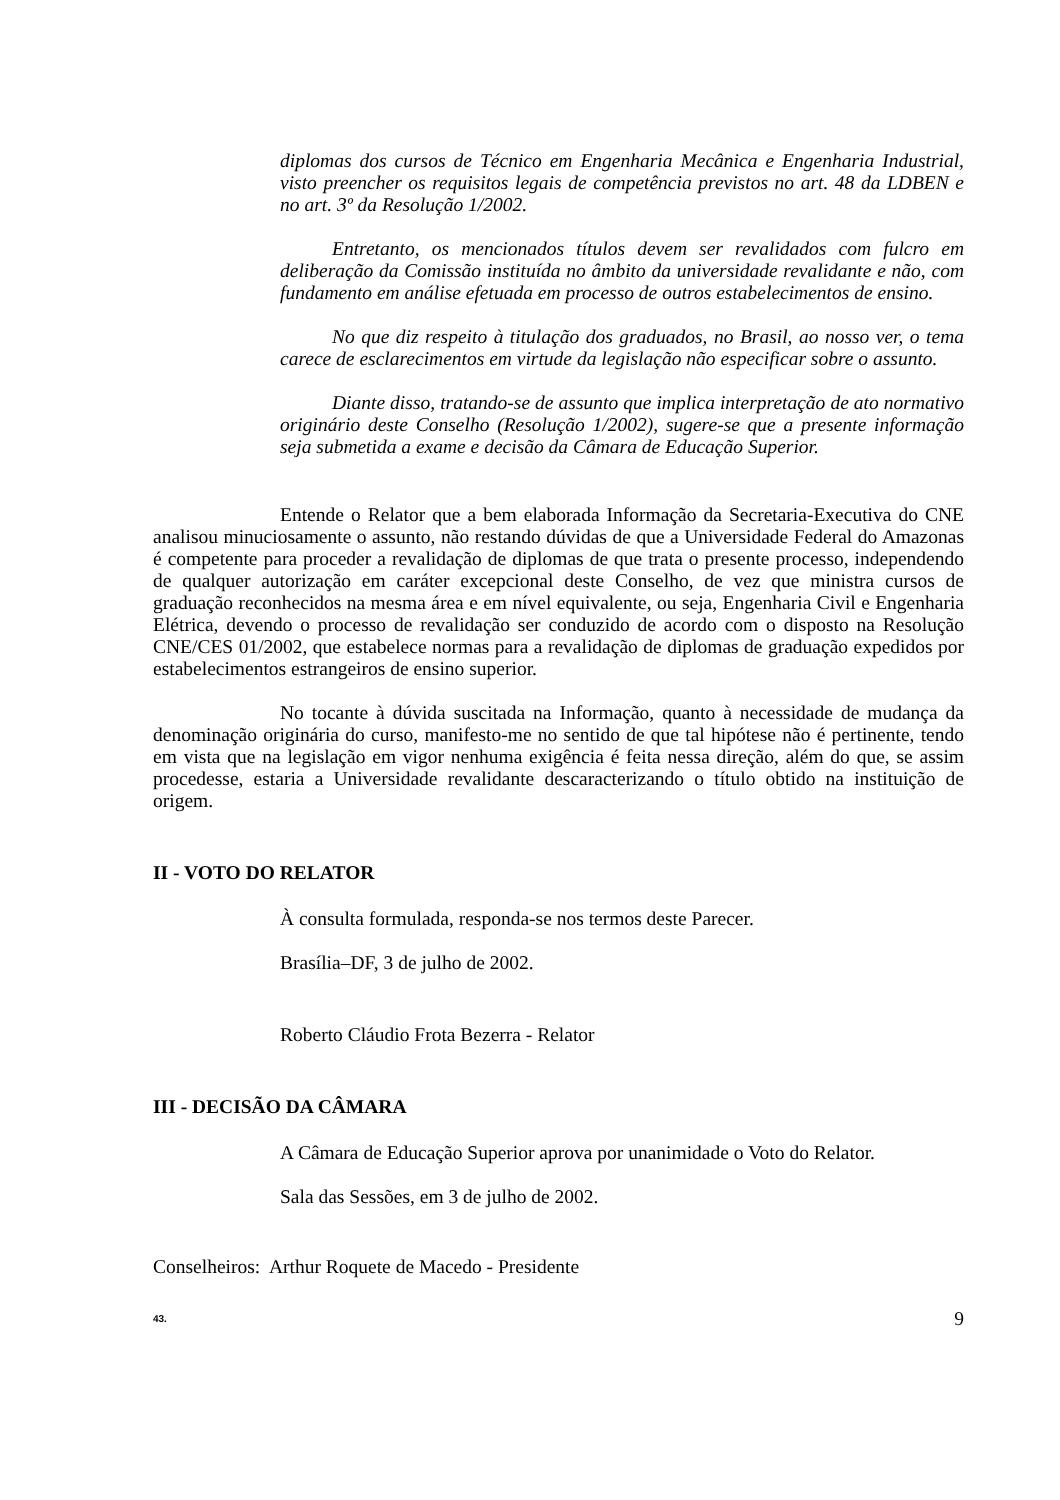diplomas dos cursos de Técnico em Engenharia Mecânica e Engenharia Industrial, visto preencher os requisitos legais de competência previstos no art. 48 da LDBEN e no art. 3º da Resolução 1/2002.
Entretanto, os mencionados títulos devem ser revalidados com fulcro em deliberação da Comissão instituída no âmbito da universidade revalidante e não, com fundamento em análise efetuada em processo de outros estabelecimentos de ensino.
No que diz respeito à titulação dos graduados, no Brasil, ao nosso ver, o tema carece de esclarecimentos em virtude da legislação não especificar sobre o assunto.
Diante disso, tratando-se de assunto que implica interpretação de ato normativo originário deste Conselho (Resolução 1/2002), sugere-se que a presente informação seja submetida a exame e decisão da Câmara de Educação Superior.
Entende o Relator que a bem elaborada Informação da Secretaria-Executiva do CNE analisou minuciosamente o assunto, não restando dúvidas de que a Universidade Federal do Amazonas é competente para proceder a revalidação de diplomas de que trata o presente processo, independendo de qualquer autorização em caráter excepcional deste Conselho, de vez que ministra cursos de graduação reconhecidos na mesma área e em nível equivalente, ou seja, Engenharia Civil e Engenharia Elétrica, devendo o processo de revalidação ser conduzido de acordo com o disposto na Resolução CNE/CES 01/2002, que estabelece normas para a revalidação de diplomas de graduação expedidos por estabelecimentos estrangeiros de ensino superior.
No tocante à dúvida suscitada na Informação, quanto à necessidade de mudança da denominação originária do curso, manifesto-me no sentido de que tal hipótese não é pertinente, tendo em vista que na legislação em vigor nenhuma exigência é feita nessa direção, além do que, se assim procedesse, estaria a Universidade revalidante descaracterizando o título obtido na instituição de origem.
II - VOTO DO RELATOR
À consulta formulada, responda-se nos termos deste Parecer.
Brasília–DF, 3 de julho de 2002.
Roberto Cláudio Frota Bezerra - Relator
III - DECISÃO DA CÂMARA
A Câmara de Educação Superior aprova por unanimidade o Voto do Relator.
Sala das Sessões, em 3 de julho de 2002.
Conselheiros: Arthur Roquete de Macedo - Presidente
43. 9